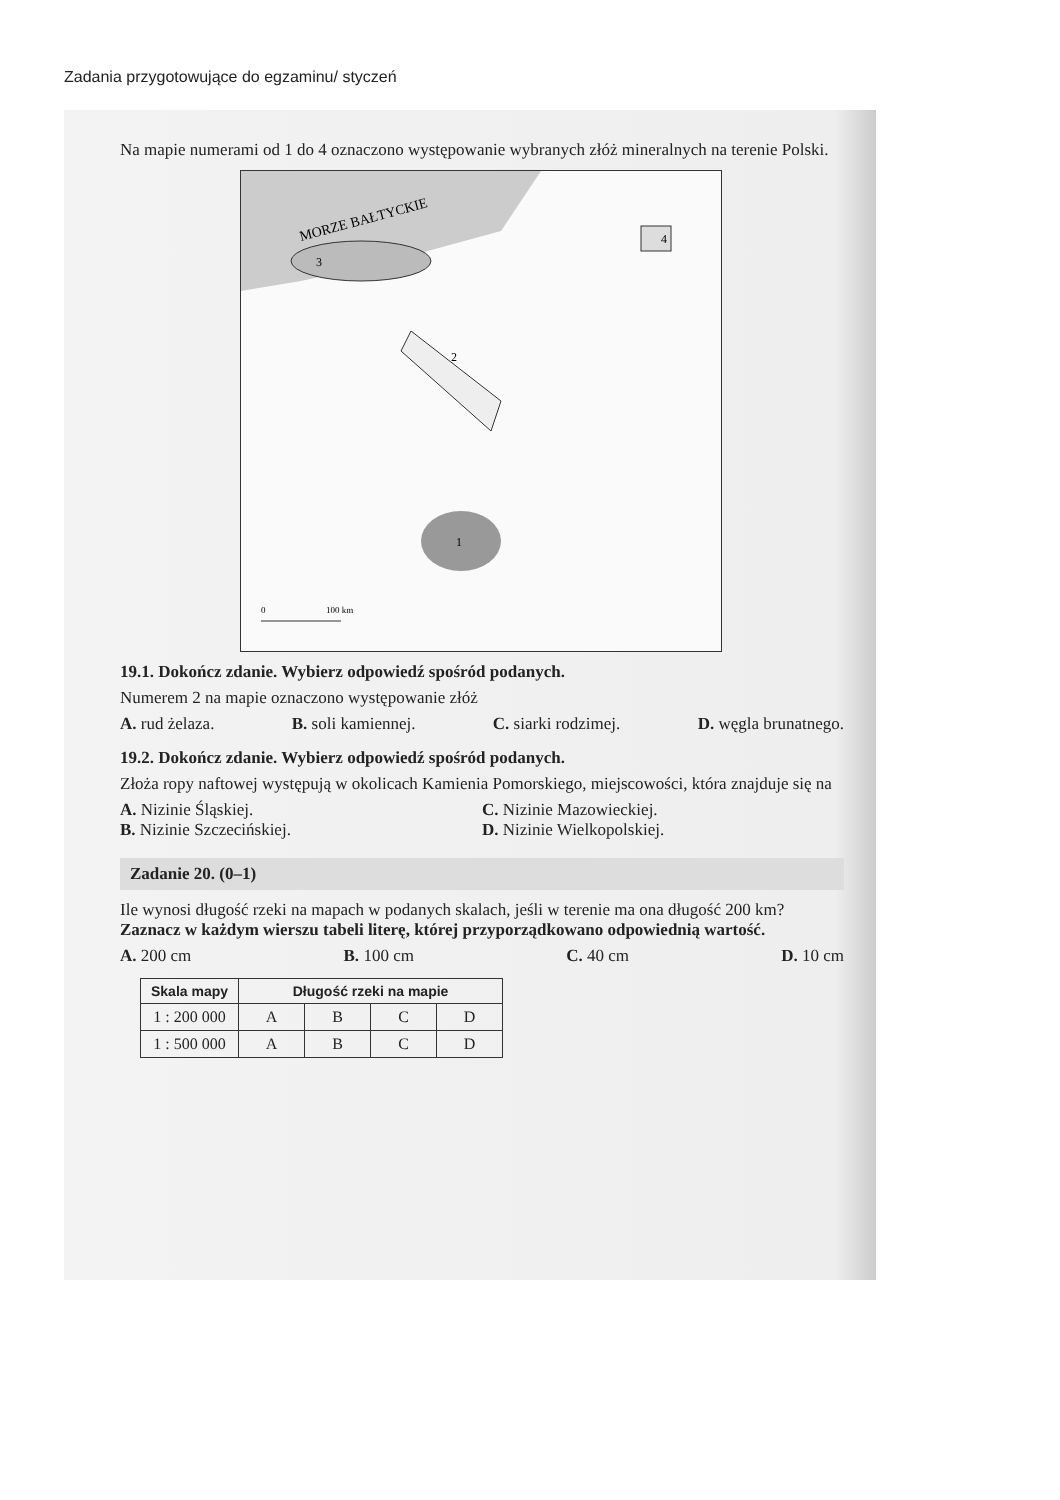Zadania przygotowujące do egzaminu/ styczeń
Na mapie numerami od 1 do 4 oznaczono występowanie wybranych złóż mineralnych na terenie Polski.
MORZE BAŁTYCKIE
3
4
2
1
0
100 km
19.1. Dokończ zdanie. Wybierz odpowiedź spośród podanych.
Numerem 2 na mapie oznaczono występowanie złóż
A. rud żelaza. B. soli kamiennej. C. siarki rodzimej. D. węgla brunatnego.
19.2. Dokończ zdanie. Wybierz odpowiedź spośród podanych.
Złoża ropy naftowej występują w okolicach Kamienia Pomorskiego, miejscowości, która znajduje się na
A. Nizinie Śląskiej. C. Nizinie Mazowieckiej. B. Nizinie Szczecińskiej. D. Nizinie Wielkopolskiej.
Zadanie 20. (0–1)
Ile wynosi długość rzeki na mapach w podanych skalach, jeśli w terenie ma ona długość 200 km?
Zaznacz w każdym wierszu tabeli literę, której przyporządkowano odpowiednią wartość.
A. 200 cm B. 100 cm C. 40 cm D. 10 cm
| Skala mapy | Długość rzeki na mapie | | | |
| --- | --- | --- | --- | --- |
| 1 : 200 000 | A | B | C | D |
| 1 : 500 000 | A | B | C | D |